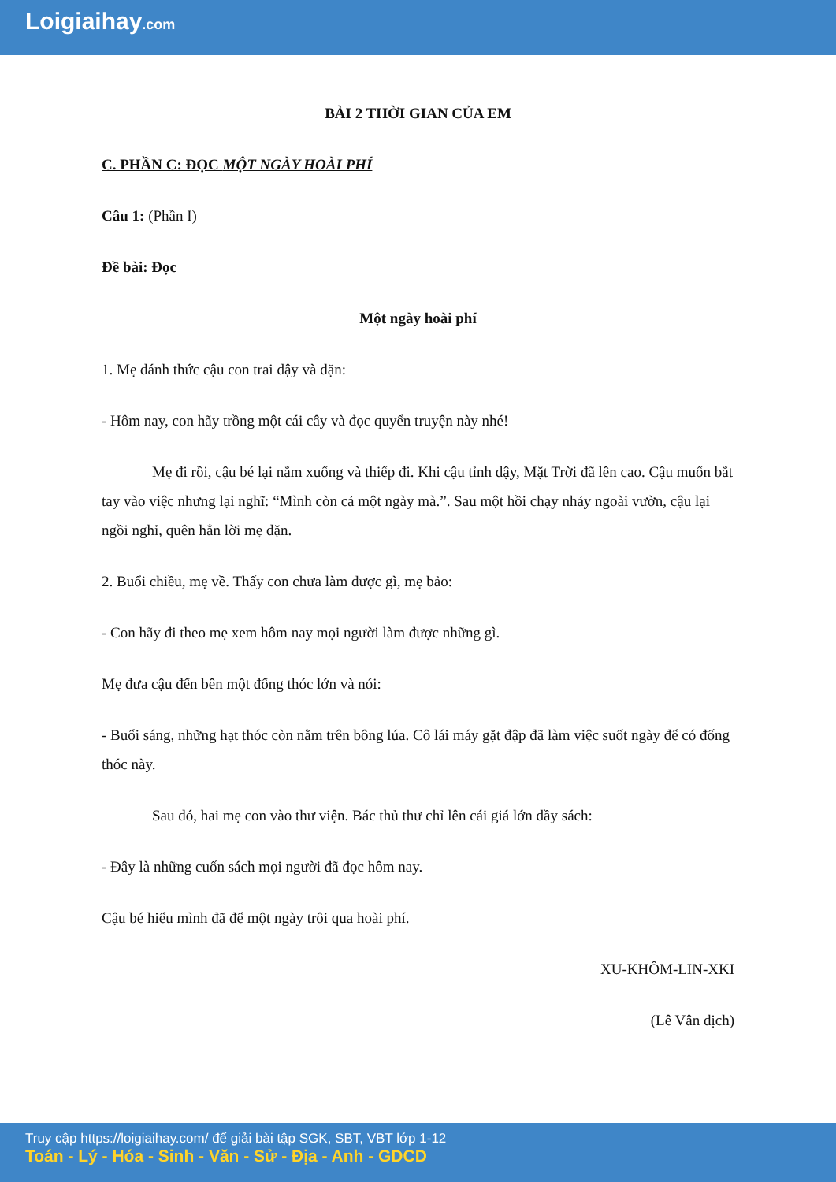Loigiaihay.com
BÀI 2 THỜI GIAN CỦA EM
C. PHẦN C: ĐỌC MỘT NGÀY HOÀI PHÍ
Câu 1: (Phần I)
Đề bài: Đọc
Một ngày hoài phí
1. Mẹ đánh thức cậu con trai dậy và dặn:
- Hôm nay, con hãy trồng một cái cây và đọc quyển truyện này nhé!
Mẹ đi rồi, cậu bé lại nằm xuống và thiếp đi. Khi cậu tỉnh dậy, Mặt Trời đã lên cao. Cậu muốn bắt tay vào việc nhưng lại nghĩ: “Mình còn cả một ngày mà.”. Sau một hồi chạy nhảy ngoài vườn, cậu lại ngồi nghỉ, quên hẳn lời mẹ dặn.
2. Buổi chiều, mẹ về. Thấy con chưa làm được gì, mẹ bảo:
- Con hãy đi theo mẹ xem hôm nay mọi người làm được những gì.
Mẹ đưa cậu đến bên một đống thóc lớn và nói:
- Buổi sáng, những hạt thóc còn nằm trên bông lúa. Cô lái máy gặt đập đã làm việc suốt ngày để có đống thóc này.
Sau đó, hai mẹ con vào thư viện. Bác thủ thư chỉ lên cái giá lớn đầy sách:
- Đây là những cuốn sách mọi người đã đọc hôm nay.
Cậu bé hiểu mình đã để một ngày trôi qua hoài phí.
XU-KHÔM-LIN-XKI
(Lê Vân dịch)
Truy cập https://loigiaihay.com/ để giải bài tập SGK, SBT, VBT lớp 1-12
Toán - Lý - Hóa - Sinh - Văn - Sử - Địa - Anh - GDCD